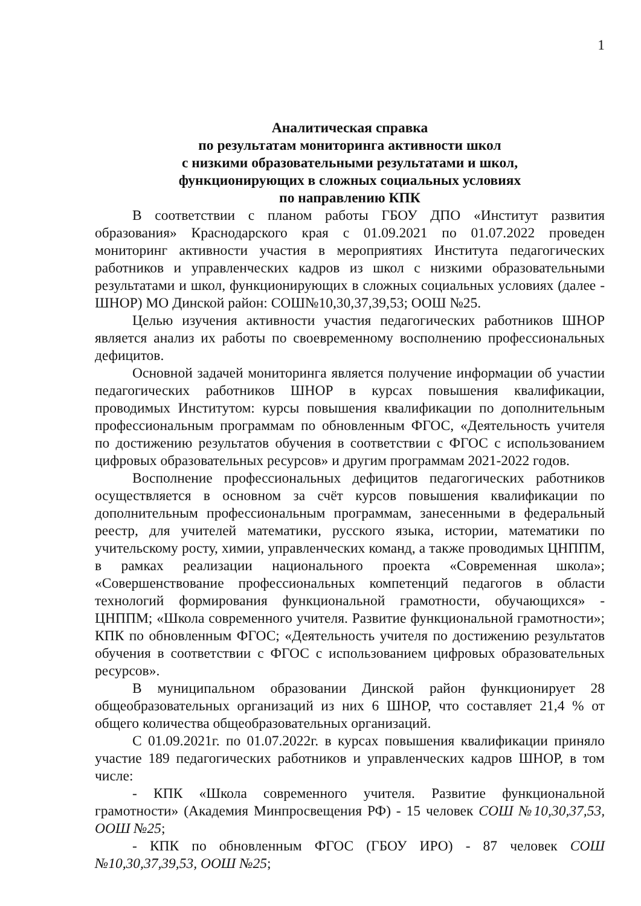1
Аналитическая справка
по результатам мониторинга активности школ
с низкими образовательными результатами и школ,
функционирующих в сложных социальных условиях
по направлению КПК
В соответствии с планом работы ГБОУ ДПО «Институт развития образования» Краснодарского края с 01.09.2021 по 01.07.2022 проведен мониторинг активности участия в мероприятиях Института педагогических работников и управленческих кадров из школ с низкими образовательными результатами и школ, функционирующих в сложных социальных условиях (далее - ШНОР) МО Динской район: СОШ№10,30,37,39,53; ООШ №25.
Целью изучения активности участия педагогических работников ШНОР является анализ их работы по своевременному восполнению профессиональных дефицитов.
Основной задачей мониторинга является получение информации об участии педагогических работников ШНОР в курсах повышения квалификации, проводимых Институтом: курсы повышения квалификации по дополнительным профессиональным программам по обновленным ФГОС, «Деятельность учителя по достижению результатов обучения в соответствии с ФГОС с использованием цифровых образовательных ресурсов» и другим программам 2021-2022 годов.
Восполнение профессиональных дефицитов педагогических работников осуществляется в основном за счёт курсов повышения квалификации по дополнительным профессиональным программам, занесенными в федеральный реестр, для учителей математики, русского языка, истории, математики по учительскому росту, химии, управленческих команд, а также проводимых ЦНППМ, в рамках реализации национального проекта «Современная школа»; «Совершенствование профессиональных компетенций педагогов в области технологий формирования функциональной грамотности, обучающихся» - ЦНППМ; «Школа современного учителя. Развитие функциональной грамотности»; КПК по обновленным ФГОС; «Деятельность учителя по достижению результатов обучения в соответствии с ФГОС с использованием цифровых образовательных ресурсов».
В муниципальном образовании Динской район функционирует 28 общеобразовательных организаций из них 6 ШНОР, что составляет 21,4 % от общего количества общеобразовательных организаций.
С 01.09.2021г. по 01.07.2022г. в курсах повышения квалификации приняло участие 189 педагогических работников и управленческих кадров ШНОР, в том числе:
- КПК «Школа современного учителя. Развитие функциональной грамотности» (Академия Минпросвещения РФ) - 15 человек СОШ №10,30,37,53, ООШ №25;
- КПК по обновленным ФГОС (ГБОУ ИРО) - 87 человек СОШ №10,30,37,39,53, ООШ №25;